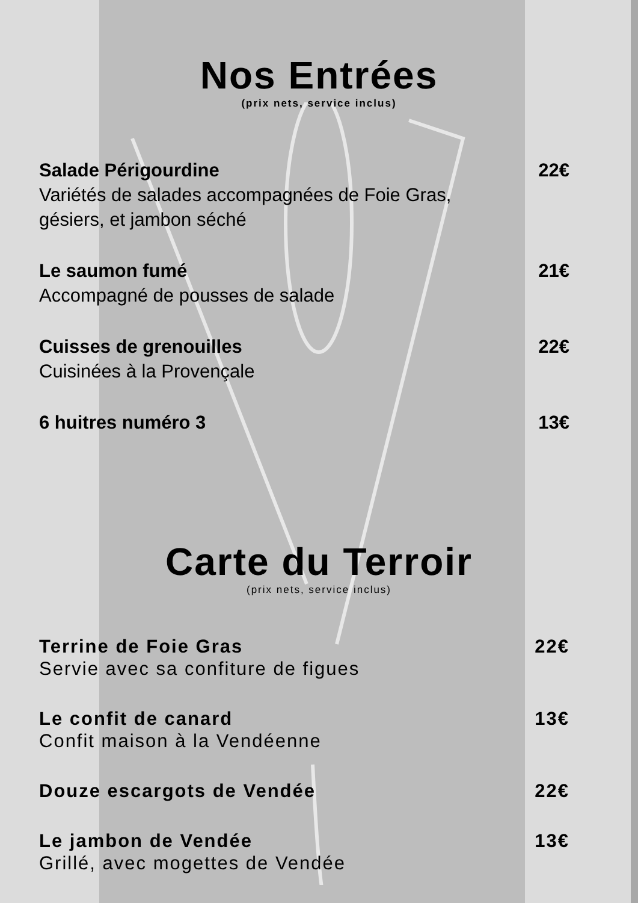Nos Entrées
(prix nets, service inclus)
Salade Périgourdine 22€
Variétés de salades accompagnées de Foie Gras,
gésiers, et jambon séché
Le saumon fumé 21€
Accompagné de pousses de salade
Cuisses de grenouilles 22€
Cuisinées à la Provençale
6 huitres numéro 3 13€
Carte du Terroir
(prix nets, service inclus)
Terrine de Foie Gras 22€
Servie avec sa confiture de figues
Le confit de canard 13€
Confit maison à la Vendéenne
Douze escargots de Vendée 22€
Le jambon de Vendée 13€
Grillé, avec mogettes de Vendée